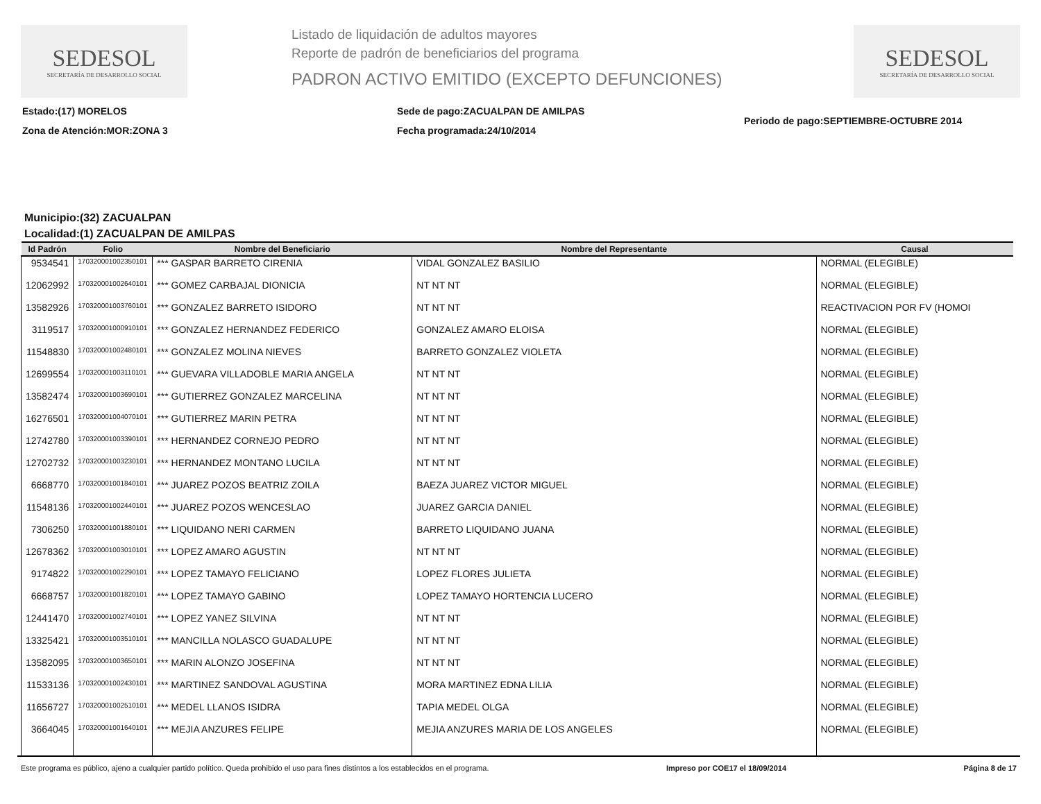SEDESOL
SECRETARÍA DE DESARROLLO SOCIAL
Listado de liquidación de adultos mayores
Reporte de padrón de beneficiarios del programa
PADRON ACTIVO EMITIDO (EXCEPTO DEFUNCIONES)
SEDESOL
SECRETARÍA DE DESARROLLO SOCIAL
Estado:(17) MORELOS
Zona de Atención:MOR:ZONA 3
Sede de pago:ZACUALPAN DE AMILPAS
Fecha programada:24/10/2014
Periodo de pago:SEPTIEMBRE-OCTUBRE 2014
Municipio:(32) ZACUALPAN
Localidad:(1) ZACUALPAN DE AMILPAS
| Id Padrón | Folio | Nombre del Beneficiario | Nombre del Representante | Causal |
| --- | --- | --- | --- | --- |
| 9534541 | 170320001002350101 | *** GASPAR BARRETO CIRENIA | VIDAL GONZALEZ BASILIO | NORMAL (ELEGIBLE) |
| 12062992 | 170320001002640101 | *** GOMEZ CARBAJAL DIONICIA | NT NT NT | NORMAL (ELEGIBLE) |
| 13582926 | 170320001003760101 | *** GONZALEZ BARRETO ISIDORO | NT NT NT | REACTIVACION POR FV (HOMOI |
| 3119517 | 170320001000910101 | *** GONZALEZ HERNANDEZ FEDERICO | GONZALEZ AMARO ELOISA | NORMAL (ELEGIBLE) |
| 11548830 | 170320001002480101 | *** GONZALEZ MOLINA NIEVES | BARRETO GONZALEZ VIOLETA | NORMAL (ELEGIBLE) |
| 12699554 | 170320001003110101 | *** GUEVARA VILLADOBLE MARIA ANGELA | NT NT NT | NORMAL (ELEGIBLE) |
| 13582474 | 170320001003690101 | *** GUTIERREZ GONZALEZ MARCELINA | NT NT NT | NORMAL (ELEGIBLE) |
| 16276501 | 170320001004070101 | *** GUTIERREZ MARIN PETRA | NT NT NT | NORMAL (ELEGIBLE) |
| 12742780 | 170320001003390101 | *** HERNANDEZ CORNEJO PEDRO | NT NT NT | NORMAL (ELEGIBLE) |
| 12702732 | 170320001003230101 | *** HERNANDEZ MONTANO LUCILA | NT NT NT | NORMAL (ELEGIBLE) |
| 6668770 | 170320001001840101 | *** JUAREZ POZOS BEATRIZ ZOILA | BAEZA JUAREZ VICTOR MIGUEL | NORMAL (ELEGIBLE) |
| 11548136 | 170320001002440101 | *** JUAREZ POZOS WENCESLAO | JUAREZ GARCIA DANIEL | NORMAL (ELEGIBLE) |
| 7306250 | 170320001001880101 | *** LIQUIDANO NERI CARMEN | BARRETO LIQUIDANO JUANA | NORMAL (ELEGIBLE) |
| 12678362 | 170320001003010101 | *** LOPEZ AMARO AGUSTIN | NT NT NT | NORMAL (ELEGIBLE) |
| 9174822 | 170320001002290101 | *** LOPEZ TAMAYO FELICIANO | LOPEZ FLORES JULIETA | NORMAL (ELEGIBLE) |
| 6668757 | 170320001001820101 | *** LOPEZ TAMAYO GABINO | LOPEZ TAMAYO HORTENCIA LUCERO | NORMAL (ELEGIBLE) |
| 12441470 | 170320001002740101 | *** LOPEZ YANEZ SILVINA | NT NT NT | NORMAL (ELEGIBLE) |
| 13325421 | 170320001003510101 | *** MANCILLA NOLASCO GUADALUPE | NT NT NT | NORMAL (ELEGIBLE) |
| 13582095 | 170320001003650101 | *** MARIN ALONZO JOSEFINA | NT NT NT | NORMAL (ELEGIBLE) |
| 11533136 | 170320001002430101 | *** MARTINEZ SANDOVAL AGUSTINA | MORA MARTINEZ EDNA LILIA | NORMAL (ELEGIBLE) |
| 11656727 | 170320001002510101 | *** MEDEL LLANOS ISIDRA | TAPIA MEDEL OLGA | NORMAL (ELEGIBLE) |
| 3664045 | 170320001001640101 | *** MEJIA ANZURES FELIPE | MEJIA ANZURES MARIA DE LOS ANGELES | NORMAL (ELEGIBLE) |
Este programa es público, ajeno a cualquier partido político. Queda prohibido el uso para fines distintos a los establecidos en el programa. Impreso por COE17 el 18/09/2014 Página 8 de 17